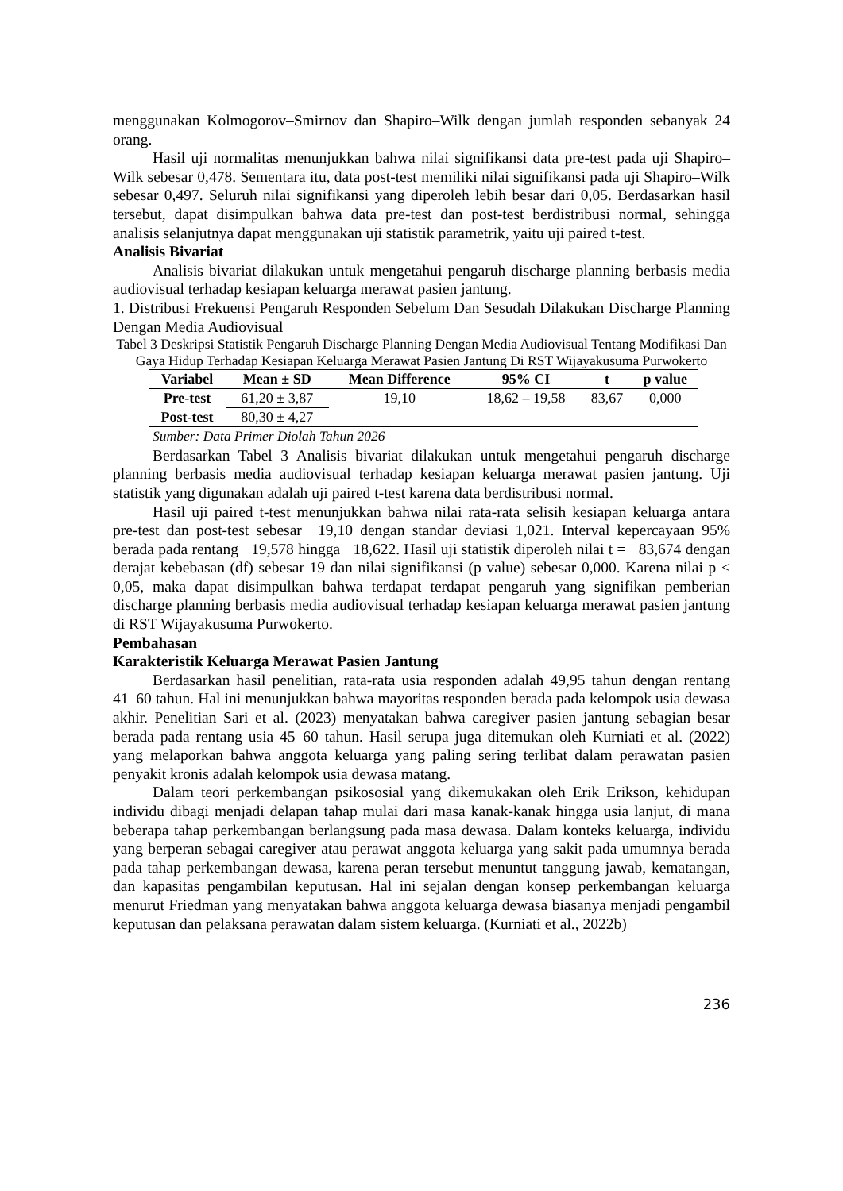menggunakan Kolmogorov–Smirnov dan Shapiro–Wilk dengan jumlah responden sebanyak 24 orang.
Hasil uji normalitas menunjukkan bahwa nilai signifikansi data pre-test pada uji Shapiro–Wilk sebesar 0,478. Sementara itu, data post-test memiliki nilai signifikansi pada uji Shapiro–Wilk sebesar 0,497. Seluruh nilai signifikansi yang diperoleh lebih besar dari 0,05. Berdasarkan hasil tersebut, dapat disimpulkan bahwa data pre-test dan post-test berdistribusi normal, sehingga analisis selanjutnya dapat menggunakan uji statistik parametrik, yaitu uji paired t-test.
Analisis Bivariat
Analisis bivariat dilakukan untuk mengetahui pengaruh discharge planning berbasis media audiovisual terhadap kesiapan keluarga merawat pasien jantung.
1. Distribusi Frekuensi Pengaruh Responden Sebelum Dan Sesudah Dilakukan Discharge Planning Dengan Media Audiovisual
Tabel 3 Deskripsi Statistik Pengaruh Discharge Planning Dengan Media Audiovisual Tentang Modifikasi Dan Gaya Hidup Terhadap Kesiapan Keluarga Merawat Pasien Jantung Di RST Wijayakusuma Purwokerto
| Variabel | Mean ± SD | Mean Difference | 95% CI | t | p value |
| --- | --- | --- | --- | --- | --- |
| Pre-test | 61,20 ± 3,87 | 19,10 | 18,62 – 19,58 | 83,67 | 0,000 |
| Post-test | 80,30 ± 4,27 | | | | |
Sumber: Data Primer Diolah Tahun 2026
Berdasarkan Tabel 3 Analisis bivariat dilakukan untuk mengetahui pengaruh discharge planning berbasis media audiovisual terhadap kesiapan keluarga merawat pasien jantung. Uji statistik yang digunakan adalah uji paired t-test karena data berdistribusi normal.
Hasil uji paired t-test menunjukkan bahwa nilai rata-rata selisih kesiapan keluarga antara pre-test dan post-test sebesar −19,10 dengan standar deviasi 1,021. Interval kepercayaan 95% berada pada rentang −19,578 hingga −18,622. Hasil uji statistik diperoleh nilai t = −83,674 dengan derajat kebebasan (df) sebesar 19 dan nilai signifikansi (p value) sebesar 0,000. Karena nilai p < 0,05, maka dapat disimpulkan bahwa terdapat terdapat pengaruh yang signifikan pemberian discharge planning berbasis media audiovisual terhadap kesiapan keluarga merawat pasien jantung di RST Wijayakusuma Purwokerto.
Pembahasan
Karakteristik Keluarga Merawat Pasien Jantung
Berdasarkan hasil penelitian, rata-rata usia responden adalah 49,95 tahun dengan rentang 41–60 tahun. Hal ini menunjukkan bahwa mayoritas responden berada pada kelompok usia dewasa akhir. Penelitian Sari et al. (2023) menyatakan bahwa caregiver pasien jantung sebagian besar berada pada rentang usia 45–60 tahun. Hasil serupa juga ditemukan oleh Kurniati et al. (2022) yang melaporkan bahwa anggota keluarga yang paling sering terlibat dalam perawatan pasien penyakit kronis adalah kelompok usia dewasa matang.
Dalam teori perkembangan psikososial yang dikemukakan oleh Erik Erikson, kehidupan individu dibagi menjadi delapan tahap mulai dari masa kanak-kanak hingga usia lanjut, di mana beberapa tahap perkembangan berlangsung pada masa dewasa. Dalam konteks keluarga, individu yang berperan sebagai caregiver atau perawat anggota keluarga yang sakit pada umumnya berada pada tahap perkembangan dewasa, karena peran tersebut menuntut tanggung jawab, kematangan, dan kapasitas pengambilan keputusan. Hal ini sejalan dengan konsep perkembangan keluarga menurut Friedman yang menyatakan bahwa anggota keluarga dewasa biasanya menjadi pengambil keputusan dan pelaksana perawatan dalam sistem keluarga. (Kurniati et al., 2022b)
236